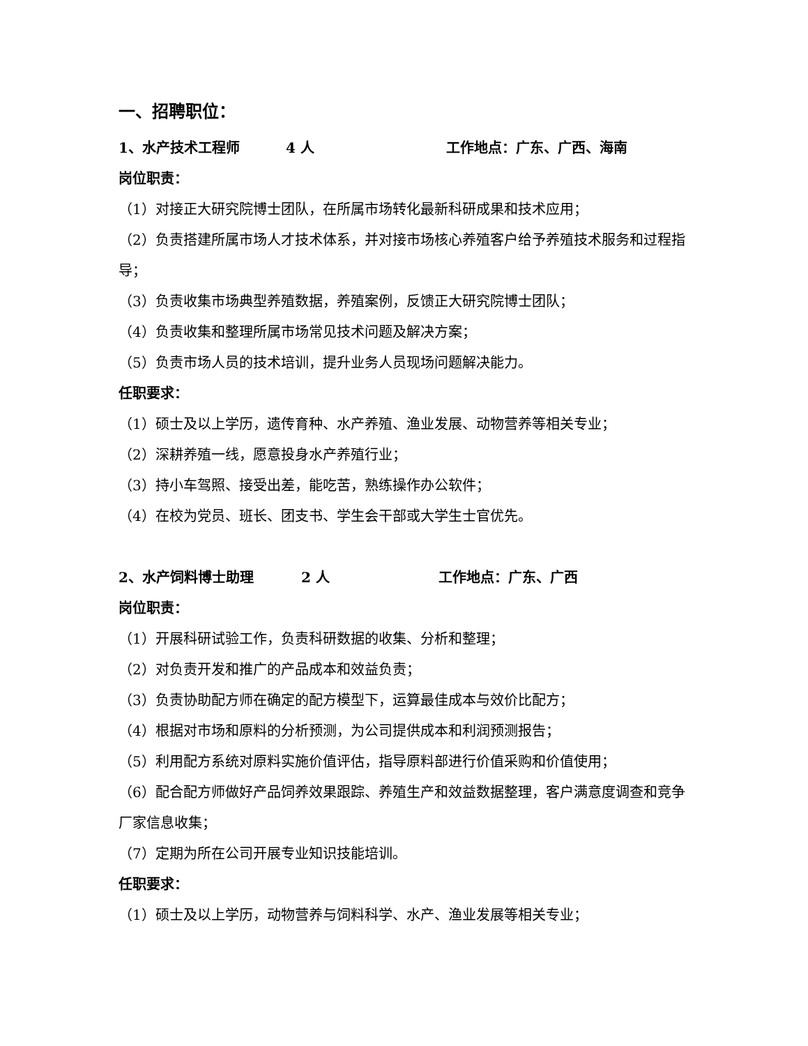一、招聘职位：
1、水产技术工程师 4 人 工作地点：广东、广西、海南
岗位职责：
（1）对接正大研究院博士团队，在所属市场转化最新科研成果和技术应用；
（2）负责搭建所属市场人才技术体系，并对接市场核心养殖客户给予养殖技术服务和过程指导；
（3）负责收集市场典型养殖数据，养殖案例，反馈正大研究院博士团队；
（4）负责收集和整理所属市场常见技术问题及解决方案；
（5）负责市场人员的技术培训，提升业务人员现场问题解决能力。
任职要求：
（1）硕士及以上学历，遗传育种、水产养殖、渔业发展、动物营养等相关专业；
（2）深耕养殖一线，愿意投身水产养殖行业；
（3）持小车驾照、接受出差，能吃苦，熟练操作办公软件；
（4）在校为党员、班长、团支书、学生会干部或大学生士官优先。
2、水产饲料博士助理 2 人 工作地点：广东、广西
岗位职责：
（1）开展科研试验工作，负责科研数据的收集、分析和整理；
（2）对负责开发和推广的产品成本和效益负责；
（3）负责协助配方师在确定的配方模型下，运算最佳成本与效价比配方；
（4）根据对市场和原料的分析预测，为公司提供成本和利润预测报告；
（5）利用配方系统对原料实施价值评估，指导原料部进行价值采购和价值使用；
（6）配合配方师做好产品饲养效果跟踪、养殖生产和效益数据整理，客户满意度调查和竞争厂家信息收集；
（7）定期为所在公司开展专业知识技能培训。
任职要求：
（1）硕士及以上学历，动物营养与饲料科学、水产、渔业发展等相关专业；